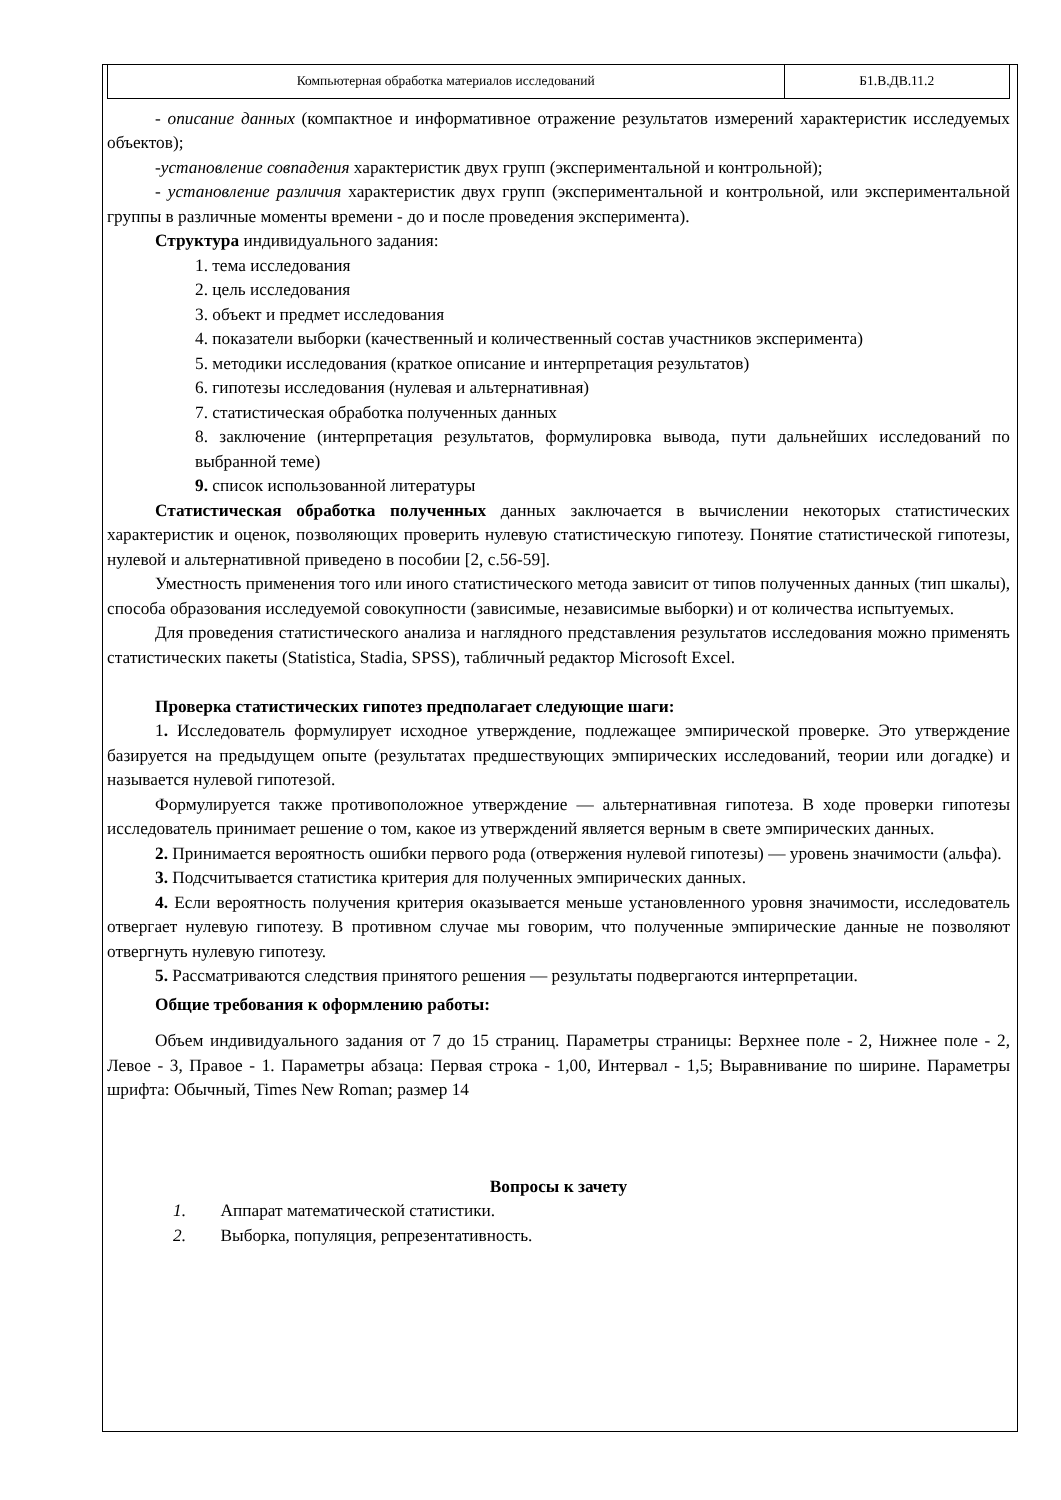| Компьютерная обработка материалов исследований | Б1.В.ДВ.11.2 |
- описание данных (компактное и информативное отражение результатов измерений характеристик исследуемых объектов);
-установление совпадения характеристик двух групп (экспериментальной и контрольной);
- установление различия характеристик двух групп (экспериментальной и контрольной, или экспериментальной группы в различные моменты времени - до и после проведения эксперимента).
Структура индивидуального задания:
1. тема исследования
2. цель исследования
3. объект и предмет исследования
4. показатели выборки (качественный и количественный состав участников эксперимента)
5. методики исследования (краткое описание и интерпретация результатов)
6. гипотезы исследования (нулевая и альтернативная)
7. статистическая обработка полученных данных
8. заключение (интерпретация результатов, формулировка вывода, пути дальнейших исследований по выбранной теме)
9. список использованной литературы
Статистическая обработка полученных данных заключается в вычислении некоторых статистических характеристик и оценок, позволяющих проверить нулевую статистическую гипотезу. Понятие статистической гипотезы, нулевой и альтернативной приведено в пособии [2, с.56-59].
Уместность применения того или иного статистического метода зависит от типов полученных данных (тип шкалы), способа образования исследуемой совокупности (зависимые, независимые выборки) и от количества испытуемых.
Для проведения статистического анализа и наглядного представления результатов исследования можно применять статистических пакеты (Statistica, Stadia, SPSS), табличный редактор Microsoft Excel.
Проверка статистических гипотез предполагает следующие шаги:
1. Исследователь формулирует исходное утверждение, подлежащее эмпирической проверке. Это утверждение базируется на предыдущем опыте (результатах предшествующих эмпирических исследований, теории или догадке) и называется нулевой гипотезой.
Формулируется также противоположное утверждение — альтернативная гипотеза. В ходе проверки гипотезы исследователь принимает решение о том, какое из утверждений является верным в свете эмпирических данных.
2. Принимается вероятность ошибки первого рода (отвержения нулевой гипотезы) — уровень значимости (альфа).
3. Подсчитывается статистика критерия для полученных эмпирических данных.
4. Если вероятность получения критерия оказывается меньше установленного уровня значимости, исследователь отвергает нулевую гипотезу. В противном случае мы говорим, что полученные эмпирические данные не позволяют отвергнуть нулевую гипотезу.
5. Рассматриваются следствия принятого решения — результаты подвергаются интерпретации.
Общие требования к оформлению работы:
Объем индивидуального задания от 7 до 15 страниц. Параметры страницы: Верхнее поле - 2, Нижнее поле - 2, Левое - 3, Правое - 1. Параметры абзаца: Первая строка - 1,00, Интервал - 1,5; Выравнивание по ширине. Параметры шрифта: Обычный, Times New Roman; размер 14
Вопросы к зачету
1. Аппарат математической статистики.
2. Выборка, популяция, репрезентативность.